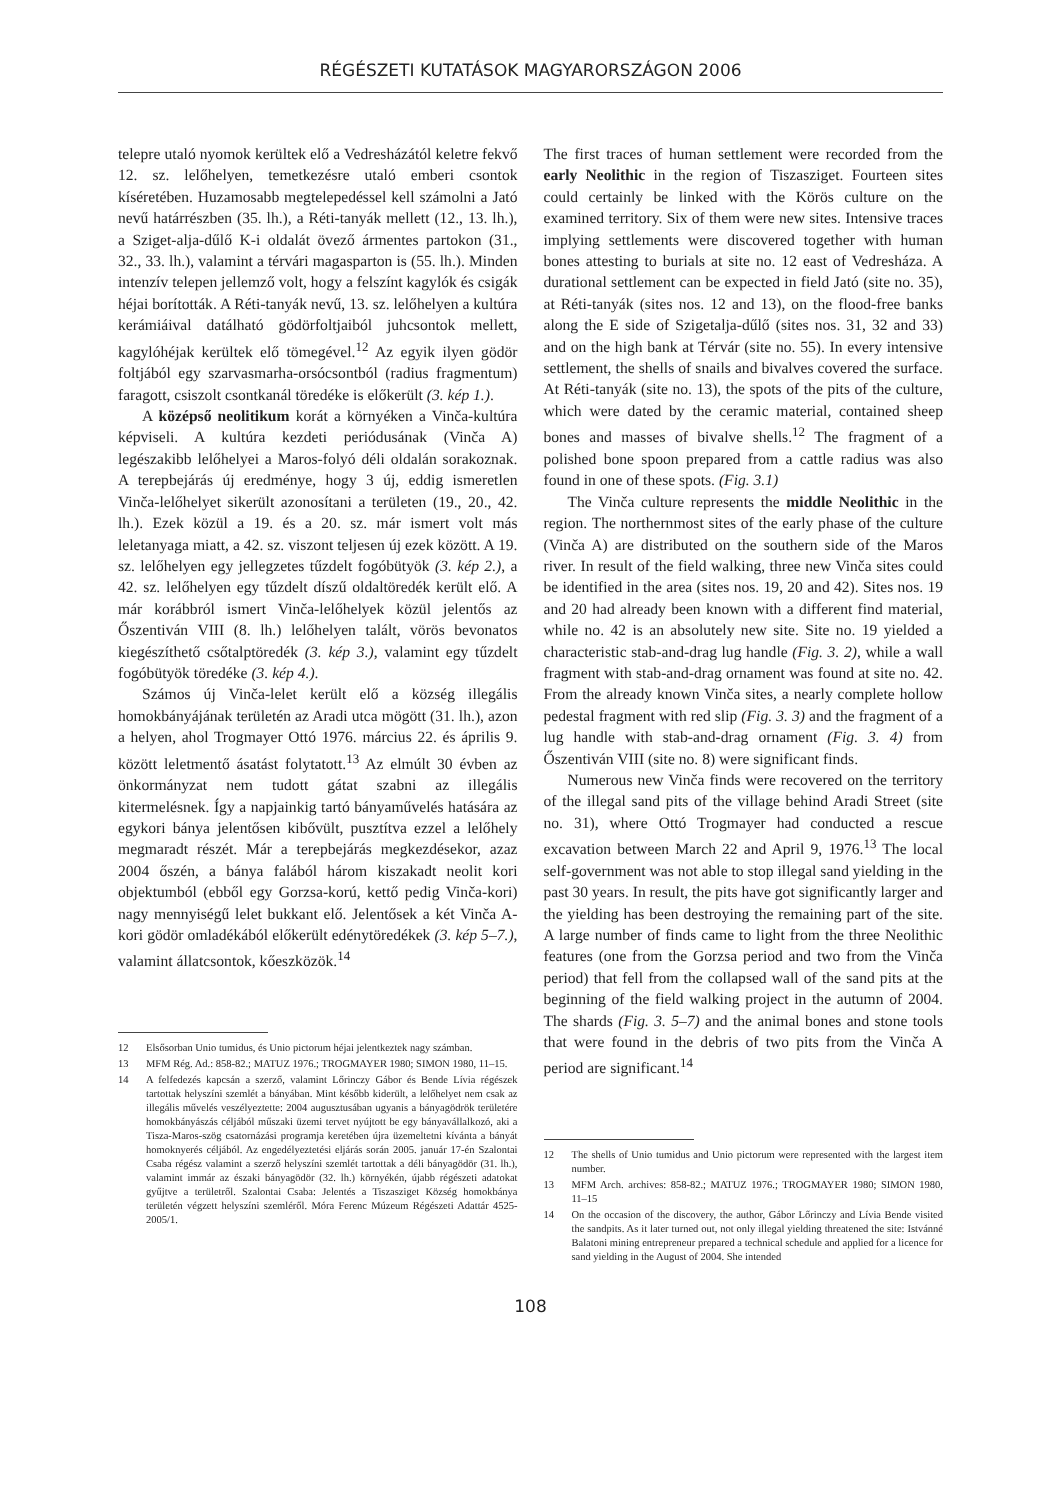RÉGÉSZETI KUTATÁSOK MAGYARORSZÁGON 2006
telepre utaló nyomok kerültek elő a Vedresházától keletre fekvő 12. sz. lelőhelyen, temetkezésre utaló emberi csontok kíséretében. Huzamosabb megtelepedéssel kell számolni a Jató nevű határrészben (35. lh.), a Réti-tanyák mellett (12., 13. lh.), a Sziget-alja-dűlő K-i oldalát övező ármentes partokon (31., 32., 33. lh.), valamint a térvári magasparton is (55. lh.). Minden intenzív telepen jellemző volt, hogy a felszínt kagylók és csigák héjai borították. A Réti-tanyák nevű, 13. sz. lelőhelyen a kultúra kerámiáival datálható gödörfoltjaiból juhcsontok mellett, kagylóhéjak kerültek elő tömegével.<sup>12</sup> Az egyik ilyen gödör foltjából egy szarvasmarha-orsócsontból (radius fragmentum) faragott, csiszolt csontkanál töredéke is előkerült (3. kép 1.).
A középső neolitikum korát a környéken a Vinča-kultúra képviseli. A kultúra kezdeti periódusának (Vinča A) legészakibb lelőhelyei a Maros-folyó déli oldalán sorakoznak. A terepbejárás új eredménye, hogy 3 új, eddig ismeretlen Vinča-lelőhelyet sikerült azonosítani a területen (19., 20., 42. lh.). Ezek közül a 19. és a 20. sz. már ismert volt más leletanyaga miatt, a 42. sz. viszont teljesen új ezek között. A 19. sz. lelőhelyen egy jellegzetes tűzdelt fogóbütyök (3. kép 2.), a 42. sz. lelőhelyen egy tűzdelt díszű oldaltöredék került elő. A már korábbról ismert Vinča-lelőhelyek közül jelentős az Őszentiván VIII (8. lh.) lelőhelyen talált, vörös bevonatos kiegészíthető csőtalptöredék (3. kép 3.), valamint egy tűzdelt fogóbütyök töredéke (3. kép 4.).
Számos új Vinča-lelet került elő a község illegális homokbányájának területén az Aradi utca mögött (31. lh.), azon a helyen, ahol Trogmayer Ottó 1976. március 22. és április 9. között leletmentő ásatást folytatott.<sup>13</sup> Az elmúlt 30 évben az önkormányzat nem tudott gátat szabni az illegális kitermelésnek. Így a napjainkig tartó bányaművelés hatására az egykori bánya jelentősen kibővült, pusztítva ezzel a lelőhely megmaradt részét. Már a terepbejárás megkezdésekor, azaz 2004 őszén, a bánya falából három kiszakadt neolit kori objektumból (ebből egy Gorzsa-korú, kettő pedig Vinča-kori) nagy mennyiségű lelet bukkant elő. Jelentősek a két Vinča A-kori gödör omladékából előkerült edénytöredékek (3. kép 5–7.), valamint állatcsontok, kőeszközök.<sup>14</sup>
12 Elsősorban Unio tumidus, és Unio pictorum héjai jelentkeztek nagy számban.
13 MFM Rég. Ad.: 858-82.; MATUZ 1976.; TROGMAYER 1980; SIMON 1980, 11–15.
14 A felfedezés kapcsán a szerző, valamint Lőrinczy Gábor és Bende Lívia régészek tartottak helyszíni szemlét a bányában. Mint később kiderült, a lelőhelyet nem csak az illegális művelés veszélyeztette: 2004 augusztusában ugyanis a bányagödrök területére homokbányászás céljából műszaki üzemi tervet nyújtott be egy bányavállalkozó, aki a Tisza-Maros-szög csatornázási programja keretében újra üzemeltetni kívánta a bányát homoknyerés céljából. Az engedélyeztetési eljárás során 2005. január 17-én Szalontai Csaba régész valamint a szerző helyszíni szemlét tartottak a déli bányagödör (31. lh.), valamint immár az északi bányagödör (32. lh.) környékén, újabb régészeti adatokat gyűjtve a területről. Szalontai Csaba: Jelentés a Tiszasziget Község homokbánya területén végzett helyszíni szemléről. Móra Ferenc Múzeum Régészeti Adattár 4525-2005/1.
The first traces of human settlement were recorded from the early Neolithic in the region of Tiszasziget. Fourteen sites could certainly be linked with the Körös culture on the examined territory. Six of them were new sites. Intensive traces implying settlements were discovered together with human bones attesting to burials at site no. 12 east of Vedresháza. A durational settlement can be expected in field Jató (site no. 35), at Réti-tanyák (sites nos. 12 and 13), on the flood-free banks along the E side of Szigetalja-dűlő (sites nos. 31, 32 and 33) and on the high bank at Térvár (site no. 55). In every intensive settlement, the shells of snails and bivalves covered the surface. At Réti-tanyák (site no. 13), the spots of the pits of the culture, which were dated by the ceramic material, contained sheep bones and masses of bivalve shells.<sup>12</sup> The fragment of a polished bone spoon prepared from a cattle radius was also found in one of these spots. (Fig. 3.1)
The Vinča culture represents the middle Neolithic in the region. The northernmost sites of the early phase of the culture (Vinča A) are distributed on the southern side of the Maros river. In result of the field walking, three new Vinča sites could be identified in the area (sites nos. 19, 20 and 42). Sites nos. 19 and 20 had already been known with a different find material, while no. 42 is an absolutely new site. Site no. 19 yielded a characteristic stab-and-drag lug handle (Fig. 3. 2), while a wall fragment with stab-and-drag ornament was found at site no. 42. From the already known Vinča sites, a nearly complete hollow pedestal fragment with red slip (Fig. 3. 3) and the fragment of a lug handle with stab-and-drag ornament (Fig. 3. 4) from Őszentiván VIII (site no. 8) were significant finds.
Numerous new Vinča finds were recovered on the territory of the illegal sand pits of the village behind Aradi Street (site no. 31), where Ottó Trogmayer had conducted a rescue excavation between March 22 and April 9, 1976.<sup>13</sup> The local self-government was not able to stop illegal sand yielding in the past 30 years. In result, the pits have got significantly larger and the yielding has been destroying the remaining part of the site. A large number of finds came to light from the three Neolithic features (one from the Gorzsa period and two from the Vinča period) that fell from the collapsed wall of the sand pits at the beginning of the field walking project in the autumn of 2004. The shards (Fig. 3. 5–7) and the animal bones and stone tools that were found in the debris of two pits from the Vinča A period are significant.<sup>14</sup>
12 The shells of Unio tumidus and Unio pictorum were represented with the largest item number.
13 MFM Arch. archives: 858-82.; MATUZ 1976.; TROGMAYER 1980; SIMON 1980, 11–15
14 On the occasion of the discovery, the author, Gábor Lőrinczy and Lívia Bende visited the sandpits. As it later turned out, not only illegal yielding threatened the site: Istvánné Balatoni mining entrepreneur prepared a technical schedule and applied for a licence for sand yielding in the August of 2004. She intended
108